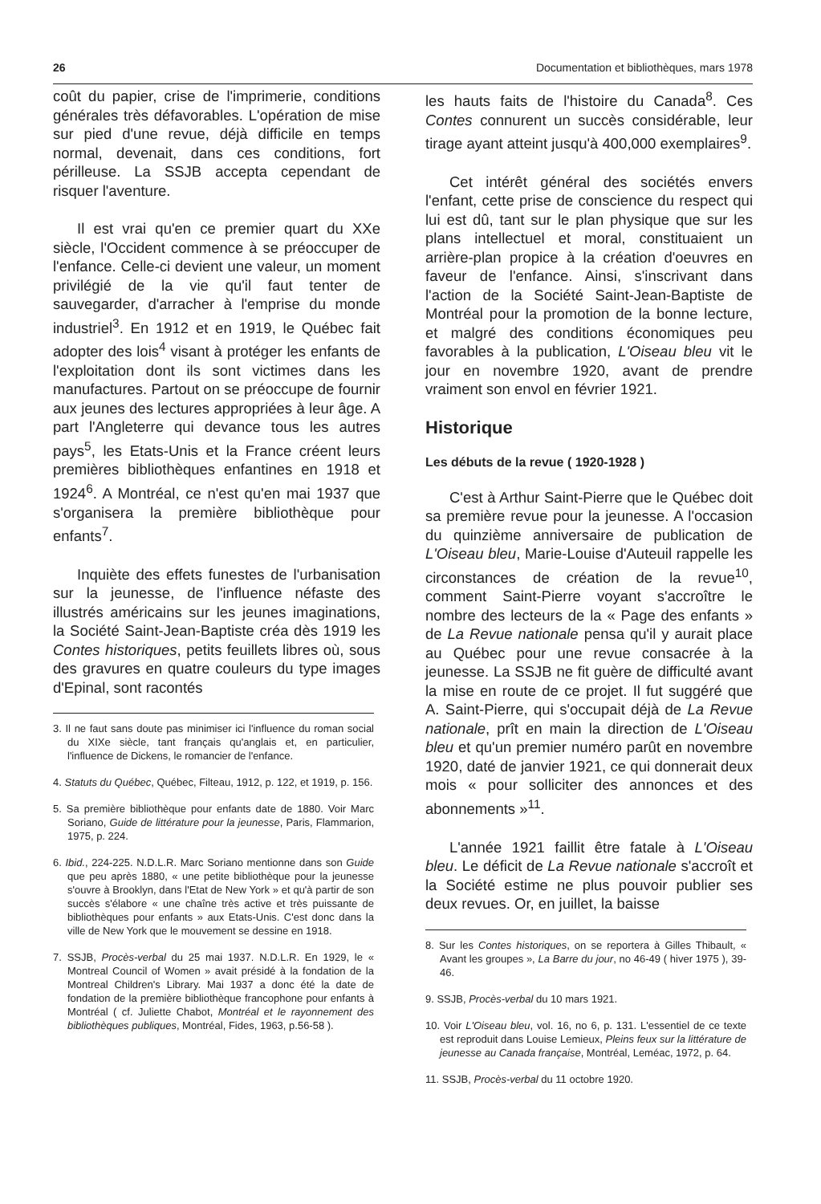26 Documentation et bibliothèques, mars 1978
coût du papier, crise de l'imprimerie, conditions générales très défavorables. L'opération de mise sur pied d'une revue, déjà difficile en temps normal, devenait, dans ces conditions, fort périlleuse. La SSJB accepta cependant de risquer l'aventure.
Il est vrai qu'en ce premier quart du XXe siècle, l'Occident commence à se préoccuper de l'enfance. Celle-ci devient une valeur, un moment privilégié de la vie qu'il faut tenter de sauvegarder, d'arracher à l'emprise du monde industriel<sup>3</sup>. En 1912 et en 1919, le Québec fait adopter des lois<sup>4</sup> visant à protéger les enfants de l'exploitation dont ils sont victimes dans les manufactures. Partout on se préoccupe de fournir aux jeunes des lectures appropriées à leur âge. A part l'Angleterre qui devance tous les autres pays<sup>5</sup>, les Etats-Unis et la France créent leurs premières bibliothèques enfantines en 1918 et 1924<sup>6</sup>. A Montréal, ce n'est qu'en mai 1937 que s'organisera la première bibliothèque pour enfants<sup>7</sup>.
Inquiète des effets funestes de l'urbanisation sur la jeunesse, de l'influence néfaste des illustrés américains sur les jeunes imaginations, la Société Saint-Jean-Baptiste créa dès 1919 les Contes historiques, petits feuillets libres où, sous des gravures en quatre couleurs du type images d'Epinal, sont racontés
3. Il ne faut sans doute pas minimiser ici l'influence du roman social du XIXe siècle, tant français qu'anglais et, en particulier, l'influence de Dickens, le romancier de l'enfance.
4. Statuts du Québec, Québec, Filteau, 1912, p. 122, et 1919, p. 156.
5. Sa première bibliothèque pour enfants date de 1880. Voir Marc Soriano, Guide de littérature pour la jeunesse, Paris, Flammarion, 1975, p. 224.
6. Ibid., 224-225. N.D.L.R. Marc Soriano mentionne dans son Guide que peu après 1880, « une petite bibliothèque pour la jeunesse s'ouvre à Brooklyn, dans l'Etat de New York » et qu'à partir de son succès s'élabore « une chaîne très active et très puissante de bibliothèques pour enfants » aux Etats-Unis. C'est donc dans la ville de New York que le mouvement se dessine en 1918.
7. SSJB, Procès-verbal du 25 mai 1937. N.D.L.R. En 1929, le « Montreal Council of Women » avait présidé à la fondation de la Montreal Children's Library. Mai 1937 a donc été la date de fondation de la première bibliothèque francophone pour enfants à Montréal ( cf. Juliette Chabot, Montréal et le rayonnement des bibliothèques publiques, Montréal, Fides, 1963, p.56-58 ).
les hauts faits de l'histoire du Canada<sup>8</sup>. Ces Contes connurent un succès considérable, leur tirage ayant atteint jusqu'à 400,000 exemplaires<sup>9</sup>.
Cet intérêt général des sociétés envers l'enfant, cette prise de conscience du respect qui lui est dû, tant sur le plan physique que sur les plans intellectuel et moral, constituaient un arrière-plan propice à la création d'oeuvres en faveur de l'enfance. Ainsi, s'inscrivant dans l'action de la Société Saint-Jean-Baptiste de Montréal pour la promotion de la bonne lecture, et malgré des conditions économiques peu favorables à la publication, L'Oiseau bleu vit le jour en novembre 1920, avant de prendre vraiment son envol en février 1921.
Historique
Les débuts de la revue ( 1920-1928 )
C'est à Arthur Saint-Pierre que le Québec doit sa première revue pour la jeunesse. A l'occasion du quinzième anniversaire de publication de L'Oiseau bleu, Marie-Louise d'Auteuil rappelle les circonstances de création de la revue<sup>10</sup>, comment Saint-Pierre voyant s'accroître le nombre des lecteurs de la « Page des enfants » de La Revue nationale pensa qu'il y aurait place au Québec pour une revue consacrée à la jeunesse. La SSJB ne fit guère de difficulté avant la mise en route de ce projet. Il fut suggéré que A. Saint-Pierre, qui s'occupait déjà de La Revue nationale, prît en main la direction de L'Oiseau bleu et qu'un premier numéro parût en novembre 1920, daté de janvier 1921, ce qui donnerait deux mois « pour solliciter des annonces et des abonnements »<sup>11</sup>.
L'année 1921 faillit être fatale à L'Oiseau bleu. Le déficit de La Revue nationale s'accroît et la Société estime ne plus pouvoir publier ses deux revues. Or, en juillet, la baisse
8. Sur les Contes historiques, on se reportera à Gilles Thibault, « Avant les groupes », La Barre du jour, no 46-49 ( hiver 1975 ), 39-46.
9. SSJB, Procès-verbal du 10 mars 1921.
10. Voir L'Oiseau bleu, vol. 16, no 6, p. 131. L'essentiel de ce texte est reproduit dans Louise Lemieux, Pleins feux sur la littérature de jeunesse au Canada française, Montréal, Leméac, 1972, p. 64.
11. SSJB, Procès-verbal du 11 octobre 1920.